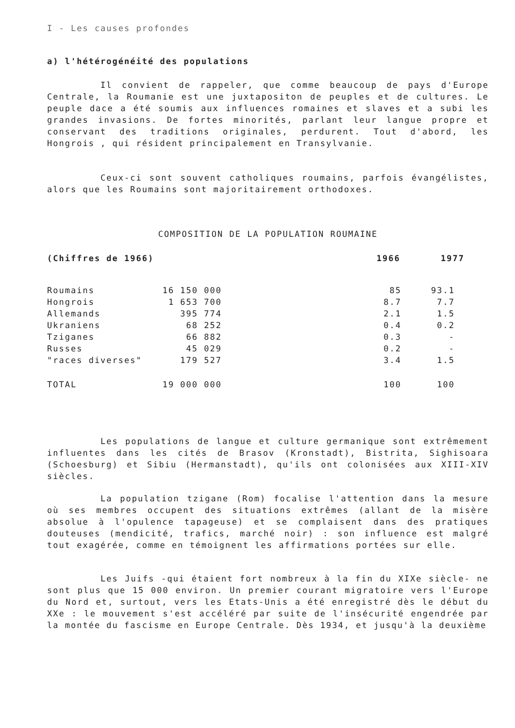I - Les causes profondes
a) l'hétérogénéité des populations
Il convient de rappeler, que comme beaucoup de pays d'Europe Centrale, la Roumanie est une juxtapositon de peuples et de cultures. Le peuple dace a été soumis aux influences romaines et slaves et a subi les grandes invasions. De fortes minorités, parlant leur langue propre et conservant des traditions originales, perdurent. Tout d'abord, les Hongrois , qui résident principalement en Transylvanie.
Ceux-ci sont souvent catholiques roumains, parfois évangélistes, alors que les Roumains sont majoritairement orthodoxes.
COMPOSITION DE LA POPULATION ROUMAINE
| | (Chiffres de 1966) | 1966 | 1977 |
| Roumains | 16 150 000 | 85 | 93.1 |
| Hongrois | 1 653 700 | 8.7 | 7.7 |
| Allemands | 395 774 | 2.1 | 1.5 |
| Ukraniens | 68 252 | 0.4 | 0.2 |
| Tziganes | 66 882 | 0.3 | - |
| Russes | 45 029 | 0.2 | - |
| "races diverses" | 179 527 | 3.4 | 1.5 |
| TOTAL | 19 000 000 | 100 | 100 |
Les populations de langue et culture germanique sont extrêmement influentes dans les cités de Brasov (Kronstadt), Bistrita, Sighisoara (Schoesburg) et Sibiu (Hermanstadt), qu'ils ont colonisées aux XIII-XIV siècles.
La population tzigane (Rom) focalise l'attention dans la mesure où ses membres occupent des situations extrêmes (allant de la misère absolue à l'opulence tapageuse) et se complaisent dans des pratiques douteuses (mendicité, trafics, marché noir) : son influence est malgré tout exagérée, comme en témoignent les affirmations portées sur elle.
Les Juifs -qui étaient fort nombreux à la fin du XIXe siècle- ne sont plus que 15 000 environ. Un premier courant migratoire vers l'Europe du Nord et, surtout, vers les Etats-Unis a été enregistré dès le début du XXe : le mouvement s'est accéléré par suite de l'insécurité engendrée par la montée du fascisme en Europe Centrale. Dès 1934, et jusqu'à la deuxième